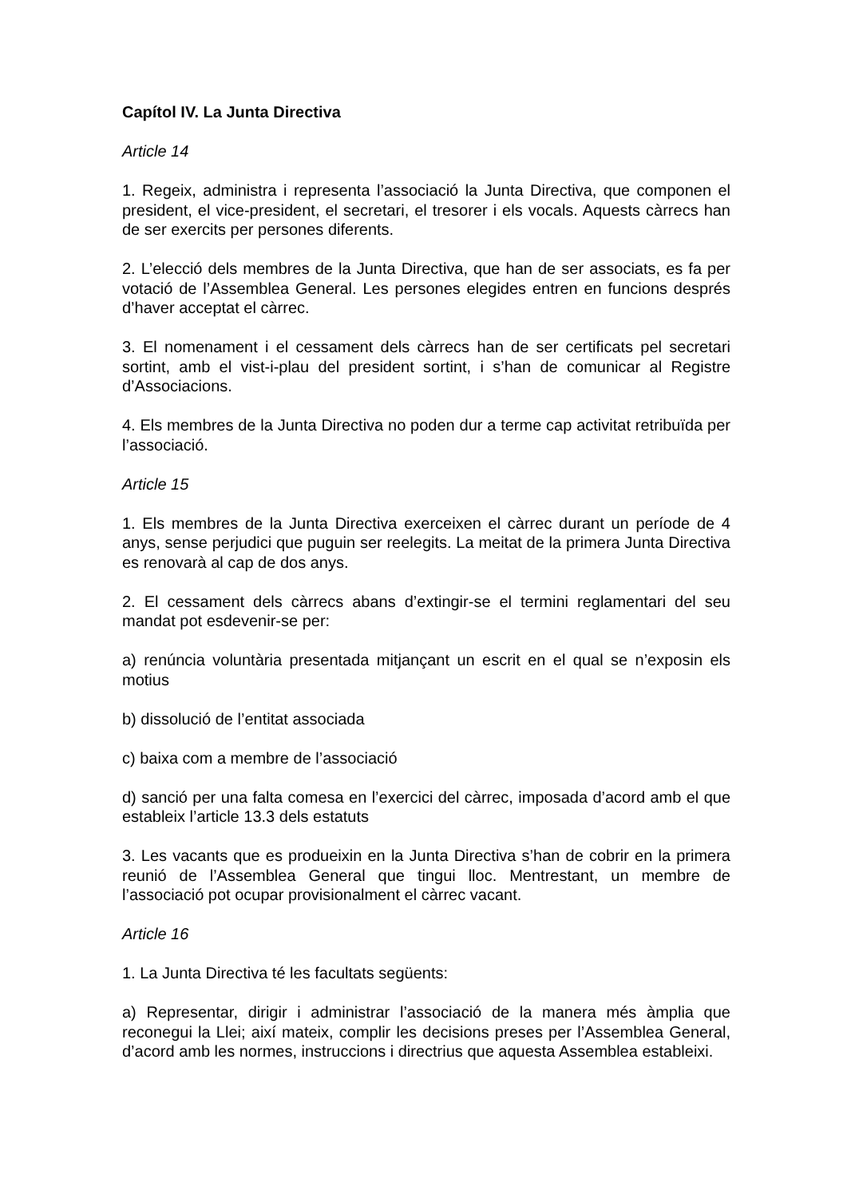Capítol IV. La Junta Directiva
Article 14
1. Regeix, administra i representa l’associació la Junta Directiva, que componen el president, el vice-president, el secretari, el tresorer i els vocals. Aquests càrrecs han de ser exercits per persones diferents.
2. L’elecció dels membres de la Junta Directiva, que han de ser associats, es fa per votació de l’Assemblea General. Les persones elegides entren en funcions després d’haver acceptat el càrrec.
3. El nomenament i el cessament dels càrrecs han de ser certificats pel secretari sortint, amb el vist-i-plau del president sortint, i s’han de comunicar al Registre d’Associacions.
4. Els membres de la Junta Directiva no poden dur a terme cap activitat retribuïda per l’associació.
Article 15
1. Els membres de la Junta Directiva exerceixen el càrrec durant un període de 4 anys, sense perjudici que puguin ser reelegits. La meitat de la primera Junta Directiva es renovarà al cap de dos anys.
2. El cessament dels càrrecs abans d’extingir-se el termini reglamentari del seu mandat pot esdevenir-se per:
a) renúncia voluntària presentada mitjançant un escrit en el qual se n’exposin els motius
b) dissolució de l’entitat associada
c) baixa com a membre de l’associació
d) sanció per una falta comesa en l’exercici del càrrec, imposada d’acord amb el que estableix l’article 13.3 dels estatuts
3. Les vacants que es produeixin en la Junta Directiva s’han de cobrir en la primera reunió de l’Assemblea General que tingui lloc. Mentrestant, un membre de l’associació pot ocupar provisionalment el càrrec vacant.
Article 16
1. La Junta Directiva té les facultats següents:
a) Representar, dirigir i administrar l’associació de la manera més àmplia que reconegui la Llei; així mateix, complir les decisions preses per l’Assemblea General, d’acord amb les normes, instruccions i directrius que aquesta Assemblea estableixi.